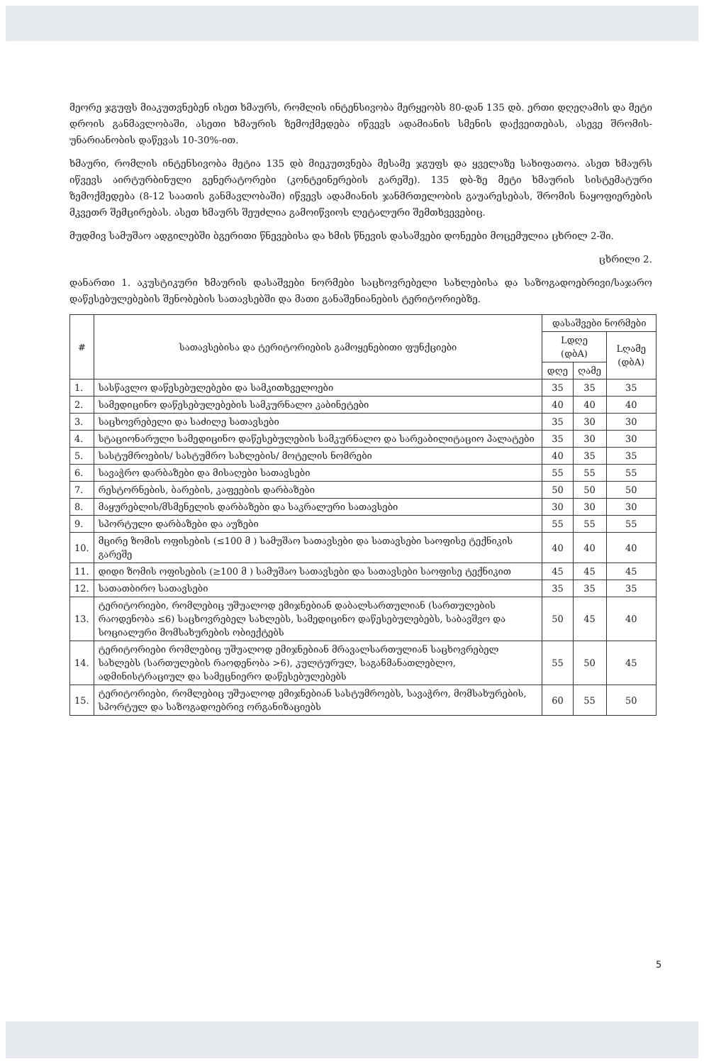მეორე ჯგუფს მიაკუთვნებენ ისეთ ხმაურს, რომლის ინტენსივობა მერყეობს 80-დან 135 დბ. ერთი დღეღამის და მეტი დროის განმავლობაში, ასეთი ხმაურის ზემოქმედება იწვევს ადამიანის სმენის დაქვეითებას, ასევე შრომის-უნარიანობის დაწევას 10-30%-ით.
ხმაური, რომლის ინტენსივობა მეტია 135 დბ მიეკუთვნება მესამე ჯგუფს და ყველაზე სახიფათოა. ასეთ ხმაურს იწვევს აირტურბინული გენერატორები (კონტეინერების გარეშე). 135 დბ-ზე მეტი ხმაურის სისტემატური ზემოქმედება (8-12 საათის განმავლობაში) იწვევს ადამიანის ჯანმრთელობის გაუარესებას, შრომის ნაყოფიერების მკვეთრ შემცირებას. ასეთ ხმაურს შეუძლია გამოიწვიოს ლეტალური შემთხვევებიც.
მუდმივ სამუშაო ადგილებში ბგერითი წნევებისა და ხმის წნევის დასაშვები დონეები მოცემულია ცხრილ 2-ში.
ცხრილი 2.
დანართი 1. აკუსტიკური ხმაურის დასაშვები ნორმები საცხოვრებელი სახლებისა და საზოგადოებრივი/საჯარო დაწესებულებების შენობების სათავსებში და მათი განაშენიანების ტერიტორიებზე.
| # | სათავსებისა და ტერიტორიების გამოყენებითი ფუნქციები | დასაშვები ნორმები | | |
| --- | --- | --- | --- | --- |
| | | Lდღე (დბA) | | Lღამე (დბA) |
| | | დღე | ღამე | |
| 1. | სასწავლო დაწესებულებები და სამკითხველოები | 35 | 35 | 35 |
| 2. | სამედიცინო დაწესებულებების სამკურნალო კაბინეტები | 40 | 40 | 40 |
| 3. | საცხოვრებელი და საძილე სათავსები | 35 | 30 | 30 |
| 4. | სტაციონარული სამედიცინო დაწესებულების სამკურნალო და სარეაბილიტაციო პალატები | 35 | 30 | 30 |
| 5. | სასტუმროების/ სასტუმრო სახლების/ მოტელის ნომრები | 40 | 35 | 35 |
| 6. | სავაჭრო დარბაზები და მისაღები სათავსები | 55 | 55 | 55 |
| 7. | რესტორნების, ბარების, კაფეების დარბაზები | 50 | 50 | 50 |
| 8. | მაყურებლის/მსმენელის დარბაზები და საკრალური სათავსები | 30 | 30 | 30 |
| 9. | სპორტული დარბაზები და აუზები | 55 | 55 | 55 |
| 10. | მცირე ზომის ოფისების (≤100 მ ) სამუშაო სათავსები და სათავსები საოფისე ტექნიკის გარეშე | 40 | 40 | 40 |
| 11. | დიდი ზომის ოფისების (≥100 მ ) სამუშაო სათავსები და სათავსები საოფისე ტექნიკით | 45 | 45 | 45 |
| 12. | სათათბირო სათავსები | 35 | 35 | 35 |
| 13. | ტერიტორიები, რომლებიც უშუალოდ ემიჯნებიან დაბალსართულიან (სართულების რაოდენობა ≤6) საცხოვრებელ სახლებს, სამედიცინო დაწესებულებებს, საბავშვო და სოციალური მომსახურების ობიექტებს | 50 | 45 | 40 |
| 14. | ტერიტორიები რომლებიც უშუალოდ ემიჯნებიან მრავალსართულიან საცხოვრებელ სახლებს (სართულების რაოდენობა >6), კულტურულ, საგანმანათლებლო, ადმინისტრაციულ და სამეცნიერო დაწესებულებებს | 55 | 50 | 45 |
| 15. | ტერიტორიები, რომლებიც უშუალოდ ემიჯნებიან სასტუმროებს, სავაჭრო, მომსახურების, სპორტულ და საზოგადოებრივ ორგანიზაციებს | 60 | 55 | 50 |
5